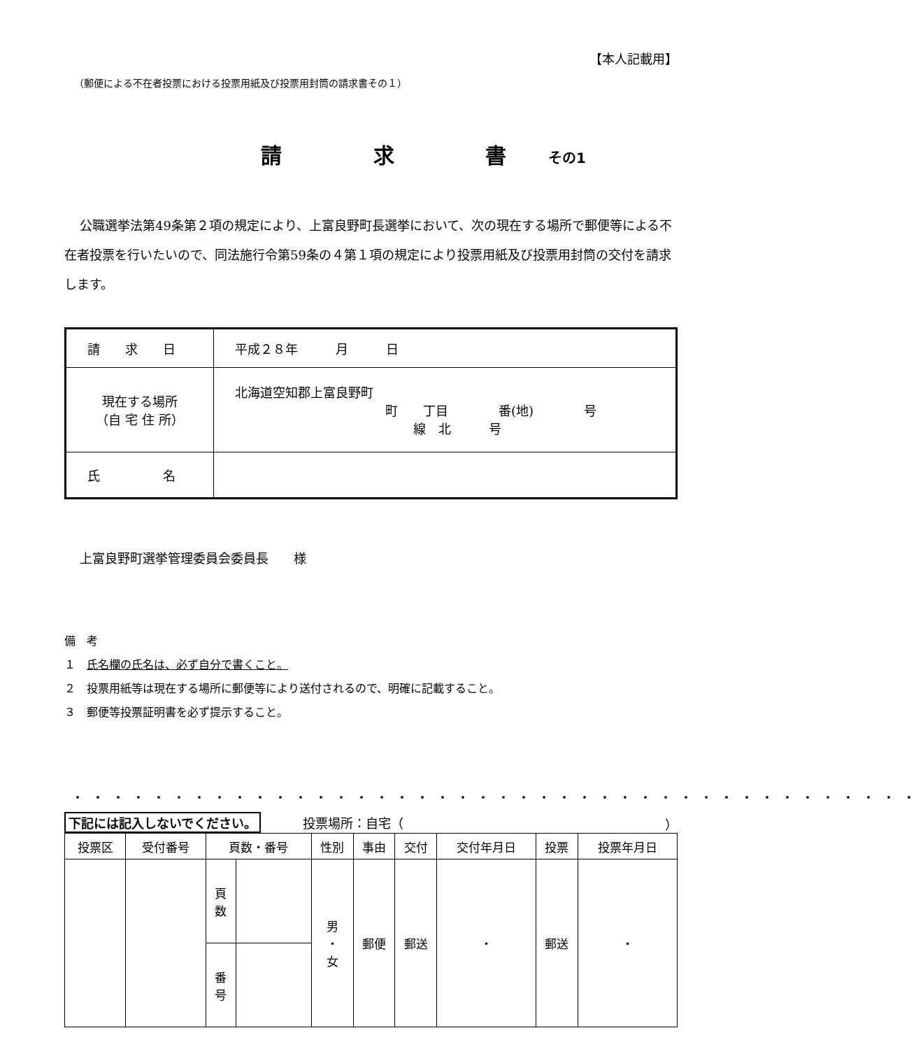【本人記載用】
（郵便による不在者投票における投票用紙及び投票用封筒の請求書その１）
請 求 書その1
公職選挙法第49条第２項の規定により、上富良野町長選挙において、次の現在する場所で郵便等による不在者投票を行いたいので、同法施行令第59条の４第１項の規定により投票用紙及び投票用封筒の交付を請求します。
| 請 求 日 | 平成２８年 月 日 |
| 現在する場所 （自 宅 住 所） | 北海道空知郡上富良野町 町 丁目 番(地) 号 線 北 号 |
| 氏 名 | |
上富良野町選挙管理委員会委員長　　様
備　考
１　氏名欄の氏名は、必ず自分で書くこと。
２　投票用紙等は現在する場所に郵便等により送付されるので、明確に記載すること。
３　郵便等投票証明書を必ず提示すること。
・・・・・・・・・・・・・・・・・・・・・・・・・・・・・・・・・・・・・・・・・・
下記には記入しないでください。 投票場所：自宅（ ）
| 投票区 | 受付番号 | 頁数・番号 | | 性別 | 事由 | 交付 | 交付年月日 | 投票 | 投票年月日 |
| --- | --- | --- | --- | --- | --- | --- | --- | --- | --- |
| | | 頁 数 | | 男 ・ 女 | 郵便 | 郵送 | ・ | 郵送 | ・ |
| | | 番 号 | | | | | | | |